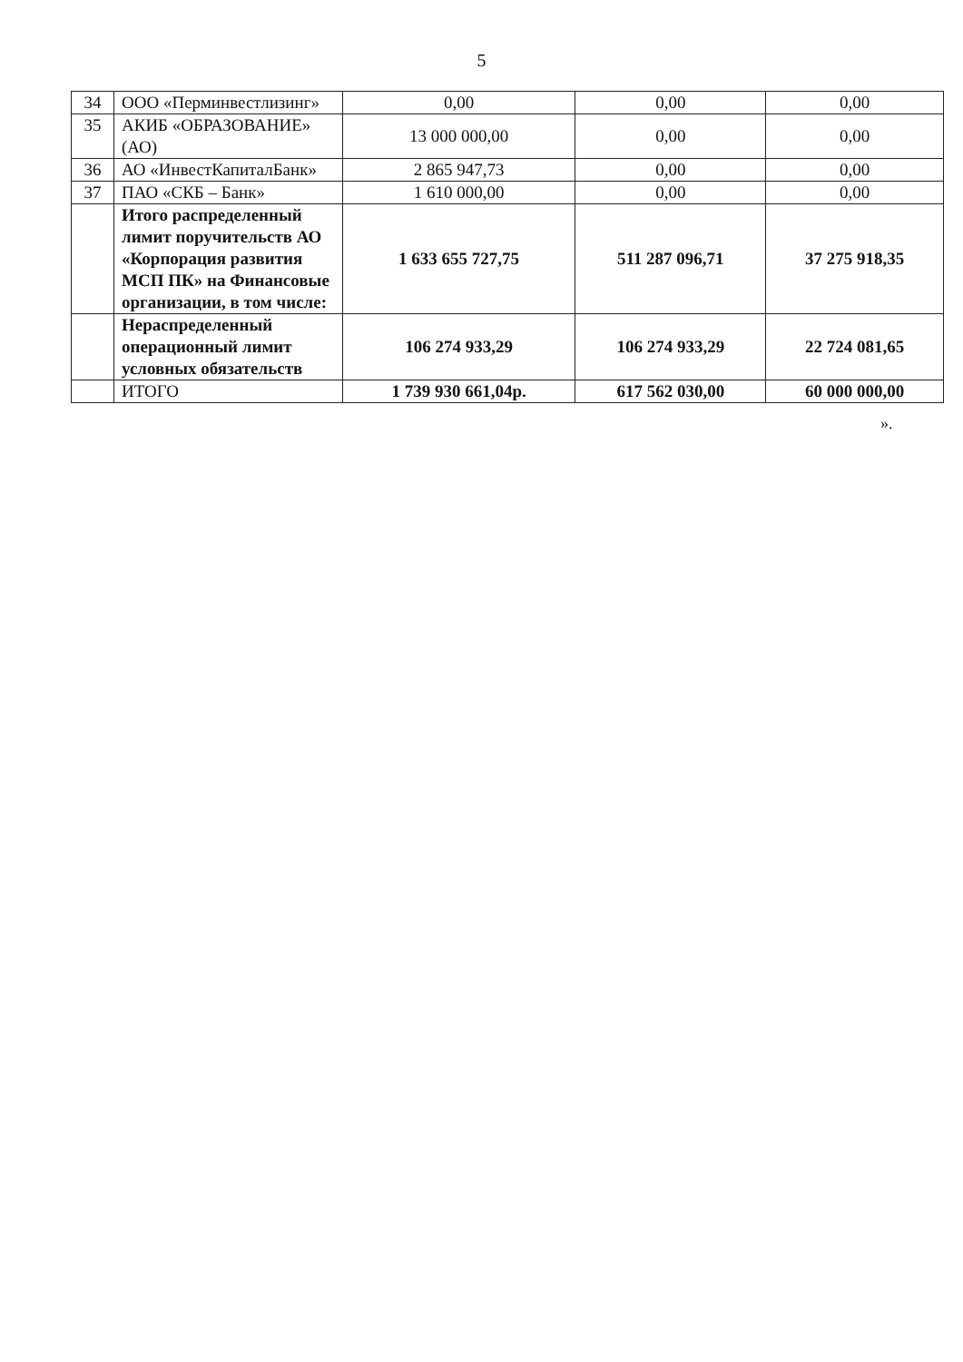5
| 34 | ООО «Перминвестлизинг» | 0,00 | 0,00 | 0,00 |
| 35 | АКИБ «ОБРАЗОВАНИЕ» (АО) | 13 000 000,00 | 0,00 | 0,00 |
| 36 | АО «ИнвестКапиталБанк» | 2 865 947,73 | 0,00 | 0,00 |
| 37 | ПАО «СКБ – Банк» | 1 610 000,00 | 0,00 | 0,00 |
| | Итого распределенный лимит поручительств АО «Корпорация развития МСП ПК» на Финансовые организации, в том числе: | 1 633 655 727,75 | 511 287 096,71 | 37 275 918,35 |
| | Нераспределенный операционный лимит условных обязательств | 106 274 933,29 | 106 274 933,29 | 22 724 081,65 |
| | ИТОГО | 1 739 930 661,04р. | 617 562 030,00 | 60 000 000,00 |
».